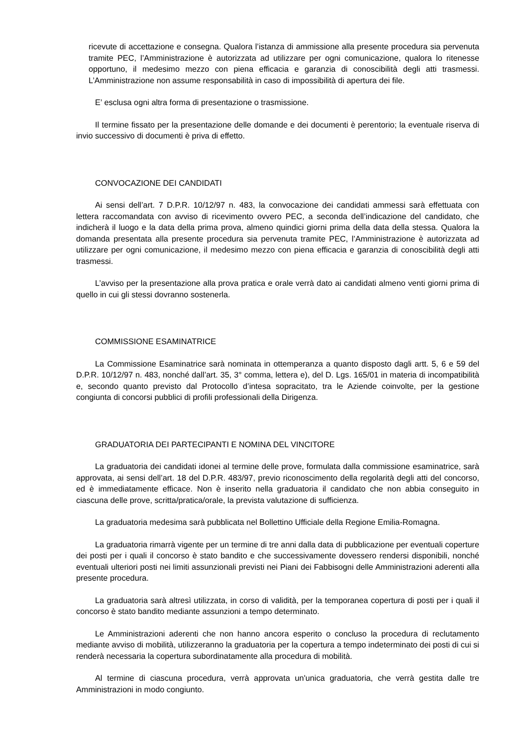ricevute di accettazione e consegna. Qualora l’istanza di ammissione alla presente procedura sia pervenuta tramite PEC, l’Amministrazione è autorizzata ad utilizzare per ogni comunicazione, qualora lo ritenesse opportuno, il medesimo mezzo con piena efficacia e garanzia di conoscibilità degli atti trasmessi. L’Amministrazione non assume responsabilità in caso di impossibilità di apertura dei file.
E’ esclusa ogni altra forma di presentazione o trasmissione.
Il termine fissato per la presentazione delle domande e dei documenti è perentorio; la eventuale riserva di invio successivo di documenti è priva di effetto.
CONVOCAZIONE DEI CANDIDATI
Ai sensi dell’art. 7 D.P.R. 10/12/97 n. 483, la convocazione dei candidati ammessi sarà effettuata con lettera raccomandata con avviso di ricevimento ovvero PEC, a seconda dell’indicazione del candidato, che indicherà il luogo e la data della prima prova, almeno quindici giorni prima della data della stessa. Qualora la domanda presentata alla presente procedura sia pervenuta tramite PEC, l’Amministrazione è autorizzata ad utilizzare per ogni comunicazione, il medesimo mezzo con piena efficacia e garanzia di conoscibilità degli atti trasmessi.
L’avviso per la presentazione alla prova pratica e orale verrà dato ai candidati almeno venti giorni prima di quello in cui gli stessi dovranno sostenerla.
COMMISSIONE ESAMINATRICE
La Commissione Esaminatrice sarà nominata in ottemperanza a quanto disposto dagli artt. 5, 6 e 59 del D.P.R. 10/12/97 n. 483, nonché dall’art. 35, 3° comma, lettera e), del D. Lgs. 165/01 in materia di incompatibilità e, secondo quanto previsto dal Protocollo d’intesa sopracitato, tra le Aziende coinvolte, per la gestione congiunta di concorsi pubblici di profili professionali della Dirigenza.
GRADUATORIA DEI PARTECIPANTI E NOMINA DEL VINCITORE
La graduatoria dei candidati idonei al termine delle prove, formulata dalla commissione esaminatrice, sarà approvata, ai sensi dell’art. 18 del D.P.R. 483/97, previo riconoscimento della regolarità degli atti del concorso, ed è immediatamente efficace. Non è inserito nella graduatoria il candidato che non abbia conseguito in ciascuna delle prove, scritta/pratica/orale, la prevista valutazione di sufficienza.
La graduatoria medesima sarà pubblicata nel Bollettino Ufficiale della Regione Emilia-Romagna.
La graduatoria rimarrà vigente per un termine di tre anni dalla data di pubblicazione per eventuali coperture dei posti per i quali il concorso è stato bandito e che successivamente dovessero rendersi disponibili, nonché eventuali ulteriori posti nei limiti assunzionali previsti nei Piani dei Fabbisogni delle Amministrazioni aderenti alla presente procedura.
La graduatoria sarà altresì utilizzata, in corso di validità, per la temporanea copertura di posti per i quali il concorso è stato bandito mediante assunzioni a tempo determinato.
Le Amministrazioni aderenti che non hanno ancora esperito o concluso la procedura di reclutamento mediante avviso di mobilità, utilizzeranno la graduatoria per la copertura a tempo indeterminato dei posti di cui si renderà necessaria la copertura subordinatamente alla procedura di mobilità.
Al termine di ciascuna procedura, verrà approvata un'unica graduatoria, che verrà gestita dalle tre Amministrazioni in modo congiunto.